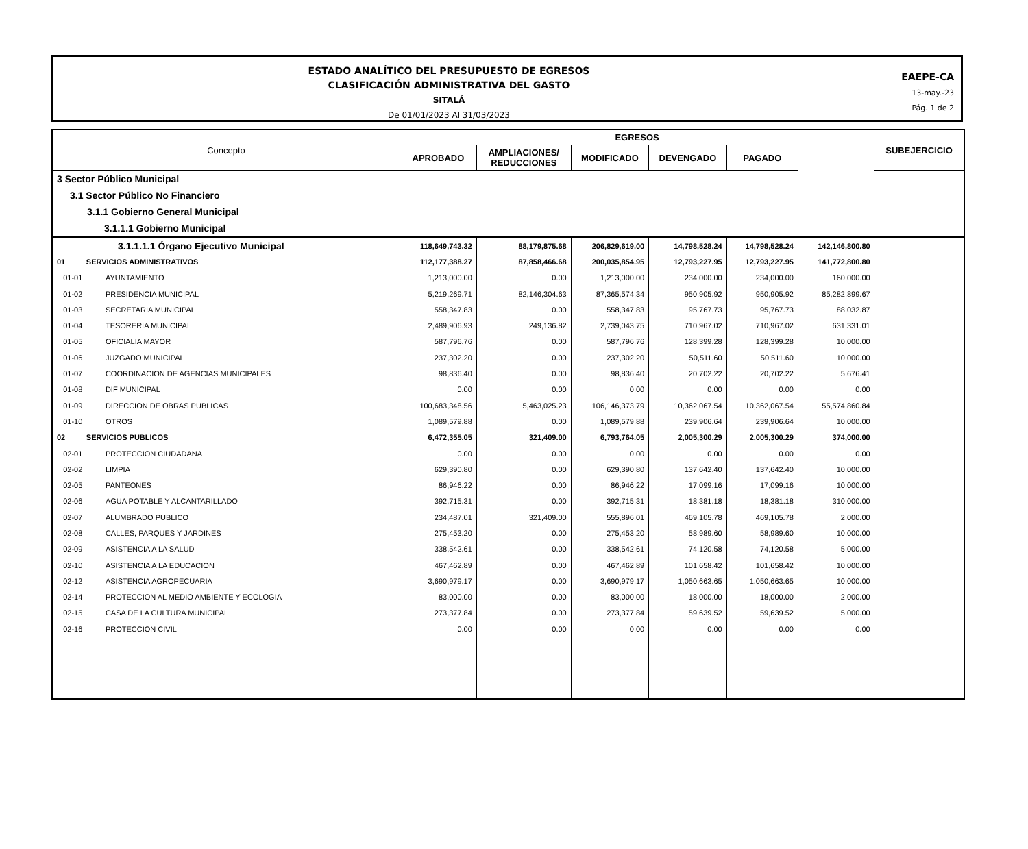ESTADO ANALÍTICO DEL PRESUPUESTO DE EGRESOS
CLASIFICACIÓN ADMINISTRATIVA DEL GASTO
SITALÁ
De 01/01/2023 Al 31/03/2023
EAEPE-CA
13-may.-23
Pág. 1 de 2
| Concepto | EGRESOS | | | | | | SUBEJERCICIO |
| --- | --- | --- | --- | --- | --- | --- | --- |
| | APROBADO | AMPLIACIONES/ REDUCCIONES | MODIFICADO | DEVENGADO | PAGADO | | |
| 3 Sector Público Municipal | | | | | | | |
| 3.1 Sector Público No Financiero | | | | | | | |
| 3.1.1 Gobierno General Municipal | | | | | | | |
| 3.1.1.1 Gobierno Municipal | | | | | | | |
| 3.1.1.1.1 Órgano Ejecutivo Municipal | 118,649,743.32 | 88,179,875.68 | 206,829,619.00 | 14,798,528.24 | 14,798,528.24 | 142,146,800.80 | |
| 01 SERVICIOS ADMINISTRATIVOS | 112,177,388.27 | 87,858,466.68 | 200,035,854.95 | 12,793,227.95 | 12,793,227.95 | 141,772,800.80 | |
| 01-01 AYUNTAMIENTO | 1,213,000.00 | 0.00 | 1,213,000.00 | 234,000.00 | 234,000.00 | 160,000.00 | |
| 01-02 PRESIDENCIA MUNICIPAL | 5,219,269.71 | 82,146,304.63 | 87,365,574.34 | 950,905.92 | 950,905.92 | 85,282,899.67 | |
| 01-03 SECRETARIA MUNICIPAL | 558,347.83 | 0.00 | 558,347.83 | 95,767.73 | 95,767.73 | 88,032.87 | |
| 01-04 TESORERIA MUNICIPAL | 2,489,906.93 | 249,136.82 | 2,739,043.75 | 710,967.02 | 710,967.02 | 631,331.01 | |
| 01-05 OFICIALIA MAYOR | 587,796.76 | 0.00 | 587,796.76 | 128,399.28 | 128,399.28 | 10,000.00 | |
| 01-06 JUZGADO MUNICIPAL | 237,302.20 | 0.00 | 237,302.20 | 50,511.60 | 50,511.60 | 10,000.00 | |
| 01-07 COORDINACION DE AGENCIAS MUNICIPALES | 98,836.40 | 0.00 | 98,836.40 | 20,702.22 | 20,702.22 | 5,676.41 | |
| 01-08 DIF MUNICIPAL | 0.00 | 0.00 | 0.00 | 0.00 | 0.00 | 0.00 | |
| 01-09 DIRECCION DE OBRAS PUBLICAS | 100,683,348.56 | 5,463,025.23 | 106,146,373.79 | 10,362,067.54 | 10,362,067.54 | 55,574,860.84 | |
| 01-10 OTROS | 1,089,579.88 | 0.00 | 1,089,579.88 | 239,906.64 | 239,906.64 | 10,000.00 | |
| 02 SERVICIOS PUBLICOS | 6,472,355.05 | 321,409.00 | 6,793,764.05 | 2,005,300.29 | 2,005,300.29 | 374,000.00 | |
| 02-01 PROTECCION CIUDADANA | 0.00 | 0.00 | 0.00 | 0.00 | 0.00 | 0.00 | |
| 02-02 LIMPIA | 629,390.80 | 0.00 | 629,390.80 | 137,642.40 | 137,642.40 | 10,000.00 | |
| 02-05 PANTEONES | 86,946.22 | 0.00 | 86,946.22 | 17,099.16 | 17,099.16 | 10,000.00 | |
| 02-06 AGUA POTABLE Y ALCANTARILLADO | 392,715.31 | 0.00 | 392,715.31 | 18,381.18 | 18,381.18 | 310,000.00 | |
| 02-07 ALUMBRADO PUBLICO | 234,487.01 | 321,409.00 | 555,896.01 | 469,105.78 | 469,105.78 | 2,000.00 | |
| 02-08 CALLES, PARQUES Y JARDINES | 275,453.20 | 0.00 | 275,453.20 | 58,989.60 | 58,989.60 | 10,000.00 | |
| 02-09 ASISTENCIA A LA SALUD | 338,542.61 | 0.00 | 338,542.61 | 74,120.58 | 74,120.58 | 5,000.00 | |
| 02-10 ASISTENCIA A LA EDUCACION | 467,462.89 | 0.00 | 467,462.89 | 101,658.42 | 101,658.42 | 10,000.00 | |
| 02-12 ASISTENCIA AGROPECUARIA | 3,690,979.17 | 0.00 | 3,690,979.17 | 1,050,663.65 | 1,050,663.65 | 10,000.00 | |
| 02-14 PROTECCION AL MEDIO AMBIENTE Y ECOLOGIA | 83,000.00 | 0.00 | 83,000.00 | 18,000.00 | 18,000.00 | 2,000.00 | |
| 02-15 CASA DE LA CULTURA MUNICIPAL | 273,377.84 | 0.00 | 273,377.84 | 59,639.52 | 59,639.52 | 5,000.00 | |
| 02-16 PROTECCION CIVIL | 0.00 | 0.00 | 0.00 | 0.00 | 0.00 | 0.00 | |